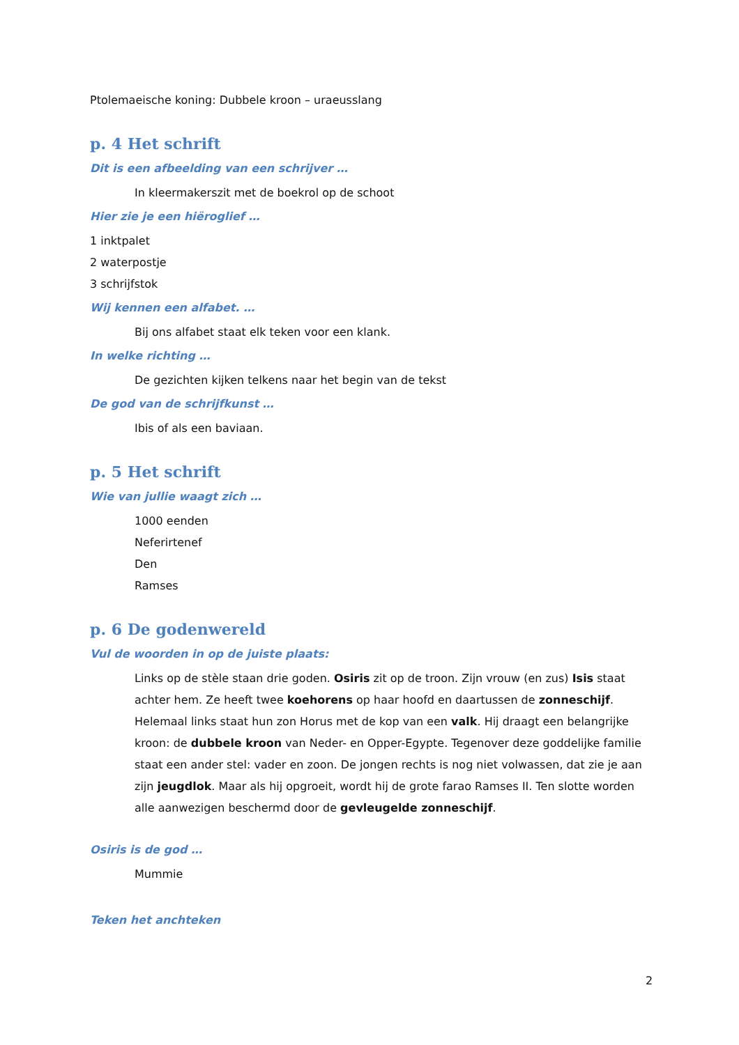Ptolemaeische koning: Dubbele kroon – uraeusslang
p. 4 Het schrift
Dit is een afbeelding van een schrijver …
In kleermakerszit met de boekrol op de schoot
Hier zie je een hiëroglief …
1 inktpalet
2 waterpostje
3 schrijfstok
Wij kennen een alfabet. …
Bij ons alfabet staat elk teken voor een klank.
In welke richting …
De gezichten kijken telkens naar het begin van de tekst
De god van de schrijfkunst …
Ibis of als een baviaan.
p. 5 Het schrift
Wie van jullie waagt zich …
1000 eenden
Neferirtenef
Den
Ramses
p. 6 De godenwereld
Vul de woorden in op de juiste plaats:
Links op de stèle staan drie goden. Osiris zit op de troon. Zijn vrouw (en zus) Isis staat achter hem. Ze heeft twee koehorens op haar hoofd en daartussen de zonneschijf. Helemaal links staat hun zon Horus met de kop van een valk. Hij draagt een belangrijke kroon: de dubbele kroon van Neder- en Opper-Egypte. Tegenover deze goddelijke familie staat een ander stel: vader en zoon. De jongen rechts is nog niet volwassen, dat zie je aan zijn jeugdlok. Maar als hij opgroeit, wordt hij de grote farao Ramses II. Ten slotte worden alle aanwezigen beschermd door de gevleugelde zonneschijf.
Osiris is de god …
Mummie
Teken het anchteken
2